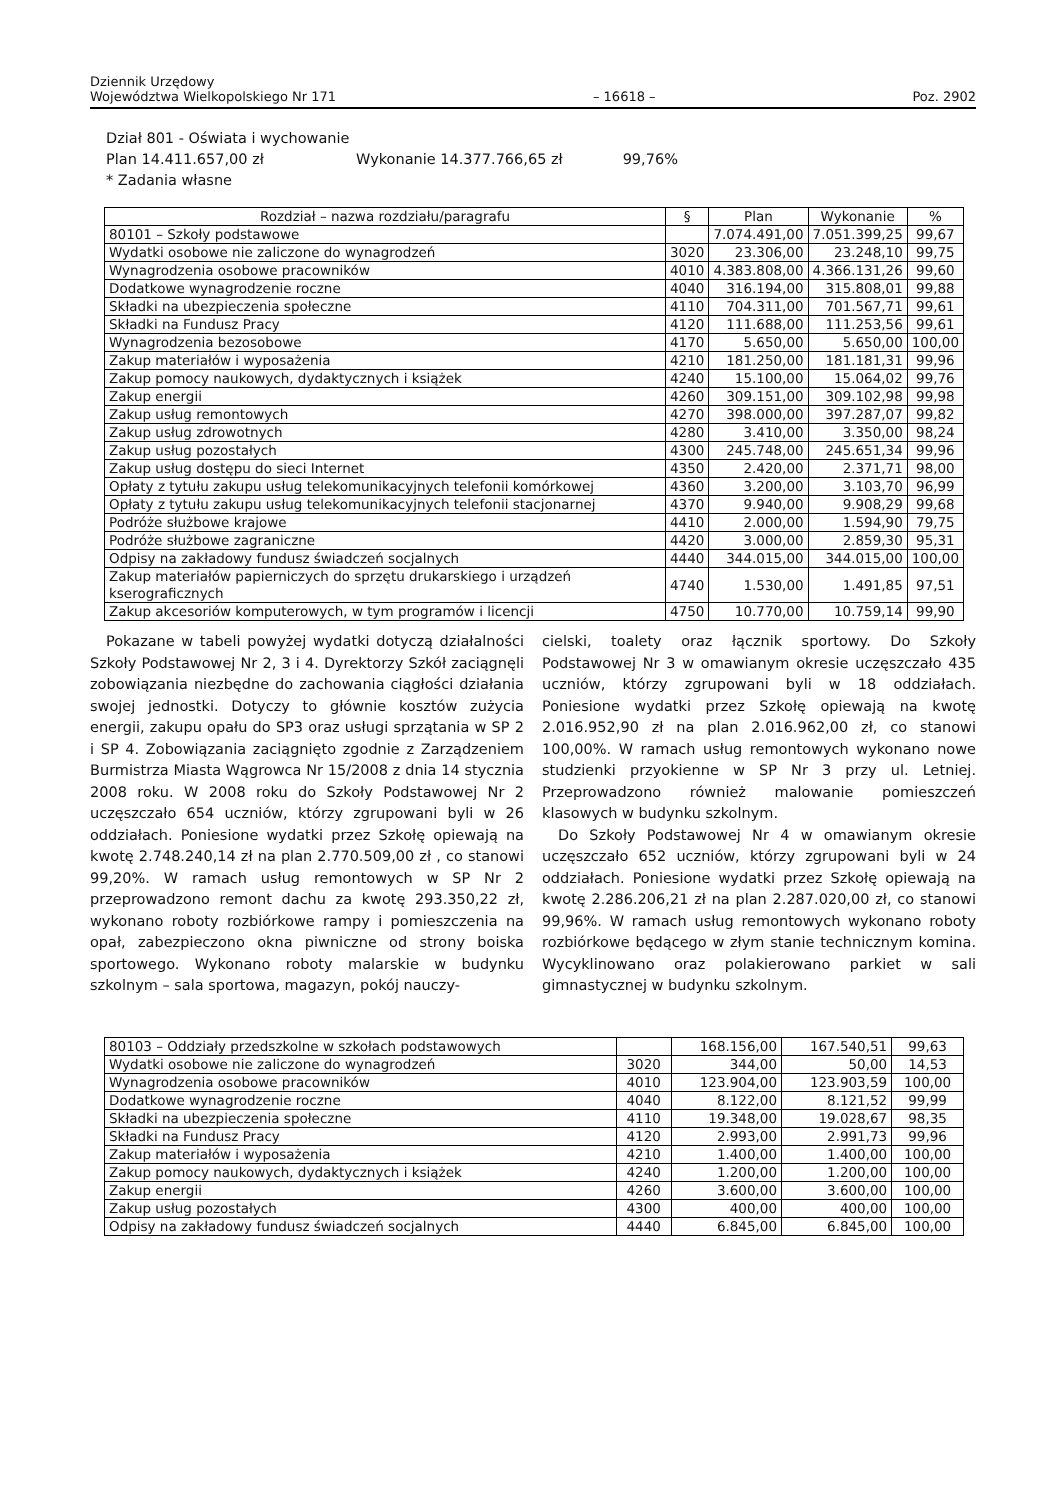Dziennik Urzędowy
Województwa Wielkopolskiego Nr 171 – 16618 – Poz. 2902
Dział 801 - Oświata i wychowanie
Plan 14.411.657,00 zł Wykonanie 14.377.766,65 zł 99,76%
* Zadania własne
| Rozdział – nazwa rozdziału/paragrafu | § | Plan | Wykonanie | % |
| --- | --- | --- | --- | --- |
| 80101 – Szkoły podstawowe | | 7.074.491,00 | 7.051.399,25 | 99,67 |
| Wydatki osobowe nie zaliczone do wynagrodzeń | 3020 | 23.306,00 | 23.248,10 | 99,75 |
| Wynagrodzenia osobowe pracowników | 4010 | 4.383.808,00 | 4.366.131,26 | 99,60 |
| Dodatkowe wynagrodzenie roczne | 4040 | 316.194,00 | 315.808,01 | 99,88 |
| Składki na ubezpieczenia społeczne | 4110 | 704.311,00 | 701.567,71 | 99,61 |
| Składki na Fundusz Pracy | 4120 | 111.688,00 | 111.253,56 | 99,61 |
| Wynagrodzenia bezosobowe | 4170 | 5.650,00 | 5.650,00 | 100,00 |
| Zakup materiałów i wyposażenia | 4210 | 181.250,00 | 181.181,31 | 99,96 |
| Zakup pomocy naukowych, dydaktycznych i książek | 4240 | 15.100,00 | 15.064,02 | 99,76 |
| Zakup energii | 4260 | 309.151,00 | 309.102,98 | 99,98 |
| Zakup usług remontowych | 4270 | 398.000,00 | 397.287,07 | 99,82 |
| Zakup usług zdrowotnych | 4280 | 3.410,00 | 3.350,00 | 98,24 |
| Zakup usług pozostałych | 4300 | 245.748,00 | 245.651,34 | 99,96 |
| Zakup usług dostępu do sieci Internet | 4350 | 2.420,00 | 2.371,71 | 98,00 |
| Opłaty z tytułu zakupu usług telekomunikacyjnych telefonii komórkowej | 4360 | 3.200,00 | 3.103,70 | 96,99 |
| Opłaty z tytułu zakupu usług telekomunikacyjnych telefonii stacjonarnej | 4370 | 9.940,00 | 9.908,29 | 99,68 |
| Podróże służbowe krajowe | 4410 | 2.000,00 | 1.594,90 | 79,75 |
| Podróże służbowe zagraniczne | 4420 | 3.000,00 | 2.859,30 | 95,31 |
| Odpisy na zakładowy fundusz świadczeń socjalnych | 4440 | 344.015,00 | 344.015,00 | 100,00 |
| Zakup materiałów papierniczych do sprzętu drukarskiego i urządzeń kserograficznych | 4740 | 1.530,00 | 1.491,85 | 97,51 |
| Zakup akcesoriów komputerowych, w tym programów i licencji | 4750 | 10.770,00 | 10.759,14 | 99,90 |
Pokazane w tabeli powyżej wydatki dotyczą działalności Szkoły Podstawowej Nr 2, 3 i 4. Dyrektorzy Szkół zaciągnęli zobowiązania niezbędne do zachowania ciągłości działania swojej jednostki. Dotyczy to głównie kosztów zużycia energii, zakupu opału do SP3 oraz usługi sprzątania w SP 2 i SP 4. Zobowiązania zaciągnięto zgodnie z Zarządzeniem Burmistrza Miasta Wągrowca Nr 15/2008 z dnia 14 stycznia 2008 roku. W 2008 roku do Szkoły Podstawowej Nr 2 uczęszczało 654 uczniów, którzy zgrupowani byli w 26 oddziałach. Poniesione wydatki przez Szkołę opiewają na kwotę 2.748.240,14 zł na plan 2.770.509,00 zł , co stanowi 99,20%. W ramach usług remontowych w SP Nr 2 przeprowadzono remont dachu za kwotę 293.350,22 zł, wykonano roboty rozbiórkowe rampy i pomieszczenia na opał, zabezpieczono okna piwniczne od strony boiska sportowego. Wykonano roboty malarskie w budynku szkolnym – sala sportowa, magazyn, pokój nauczy-
cielski, toalety oraz łącznik sportowy. Do Szkoły Podstawowej Nr 3 w omawianym okresie uczęszczało 435 uczniów, którzy zgrupowani byli w 18 oddziałach. Poniesione wydatki przez Szkołę opiewają na kwotę 2.016.952,90 zł na plan 2.016.962,00 zł, co stanowi 100,00%. W ramach usług remontowych wykonano nowe studzienki przyokienne w SP Nr 3 przy ul. Letniej. Przeprowadzono również malowanie pomieszczeń klasowych w budynku szkolnym.
Do Szkoły Podstawowej Nr 4 w omawianym okresie uczęszczało 652 uczniów, którzy zgrupowani byli w 24 oddziałach. Poniesione wydatki przez Szkołę opiewają na kwotę 2.286.206,21 zł na plan 2.287.020,00 zł, co stanowi 99,96%. W ramach usług remontowych wykonano roboty rozbiórkowe będącego w złym stanie technicznym komina. Wycyklinowano oraz polakierowano parkiet w sali gimnastycznej w budynku szkolnym.
| 80103 – Oddziały przedszkolne w szkołach podstawowych | | 168.156,00 | 167.540,51 | 99,63 |
| Wydatki osobowe nie zaliczone do wynagrodzeń | 3020 | 344,00 | 50,00 | 14,53 |
| Wynagrodzenia osobowe pracowników | 4010 | 123.904,00 | 123.903,59 | 100,00 |
| Dodatkowe wynagrodzenie roczne | 4040 | 8.122,00 | 8.121,52 | 99,99 |
| Składki na ubezpieczenia społeczne | 4110 | 19.348,00 | 19.028,67 | 98,35 |
| Składki na Fundusz Pracy | 4120 | 2.993,00 | 2.991,73 | 99,96 |
| Zakup materiałów i wyposażenia | 4210 | 1.400,00 | 1.400,00 | 100,00 |
| Zakup pomocy naukowych, dydaktycznych i książek | 4240 | 1.200,00 | 1.200,00 | 100,00 |
| Zakup energii | 4260 | 3.600,00 | 3.600,00 | 100,00 |
| Zakup usług pozostałych | 4300 | 400,00 | 400,00 | 100,00 |
| Odpisy na zakładowy fundusz świadczeń socjalnych | 4440 | 6.845,00 | 6.845,00 | 100,00 |